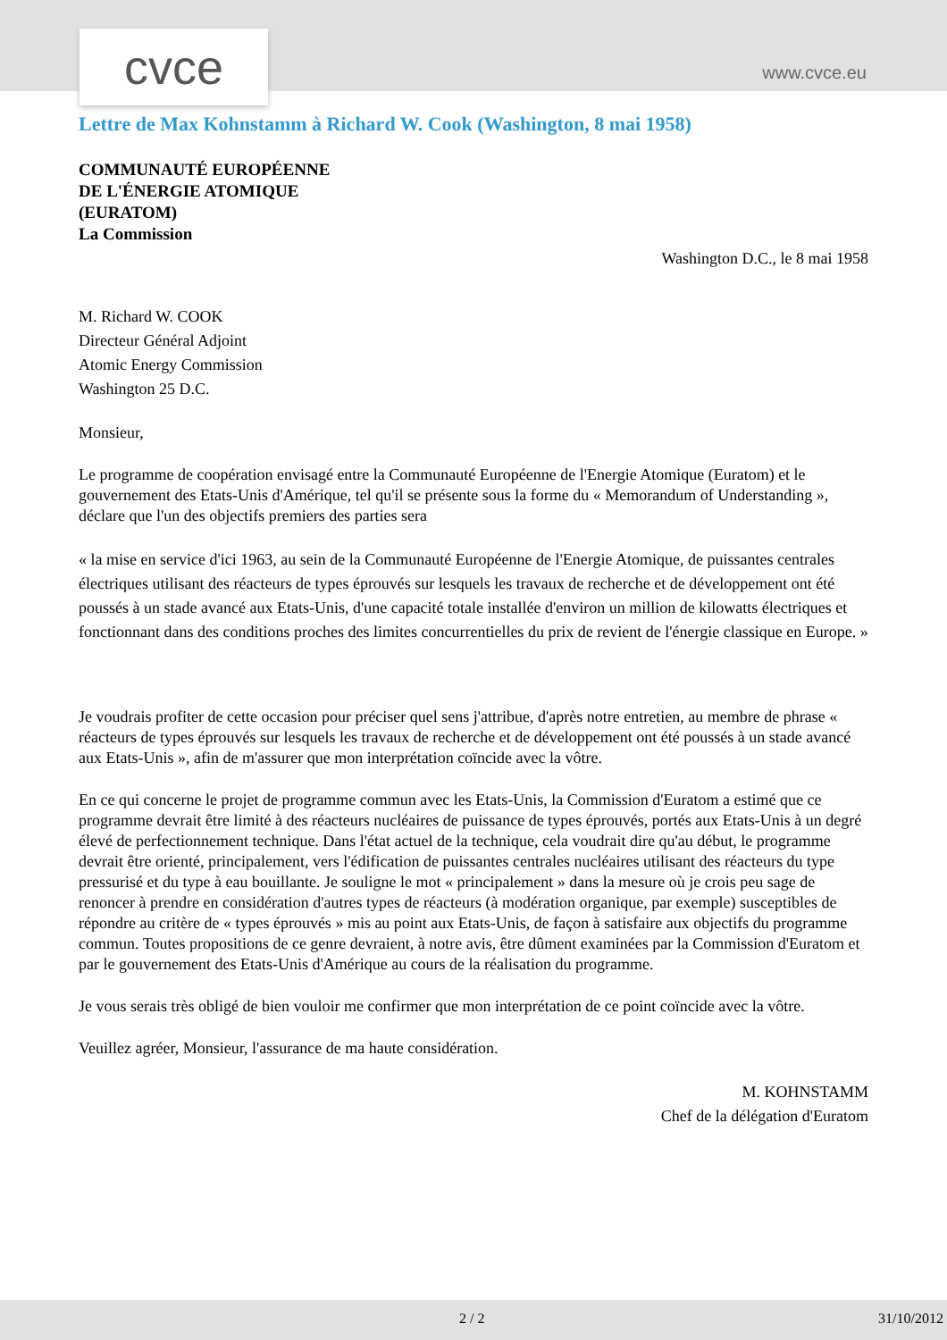cvce www.cvce.eu
Lettre de Max Kohnstamm à Richard W. Cook (Washington, 8 mai 1958)
COMMUNAUTÉ EUROPÉENNE
DE L'ÉNERGIE ATOMIQUE
(EURATOM)
La Commission
Washington D.C., le 8 mai 1958
M. Richard W. COOK
Directeur Général Adjoint
Atomic Energy Commission
Washington 25 D.C.
Monsieur,
Le programme de coopération envisagé entre la Communauté Européenne de l'Energie Atomique (Euratom) et le gouvernement des Etats-Unis d'Amérique, tel qu'il se présente sous la forme du « Memorandum of Understanding », déclare que l'un des objectifs premiers des parties sera
« la mise en service d'ici 1963, au sein de la Communauté Européenne de l'Energie Atomique, de puissantes centrales électriques utilisant des réacteurs de types éprouvés sur lesquels les travaux de recherche et de développement ont été poussés à un stade avancé aux Etats-Unis, d'une capacité totale installée d'environ un million de kilowatts électriques et fonctionnant dans des conditions proches des limites concurrentielles du prix de revient de l'énergie classique en Europe. »
Je voudrais profiter de cette occasion pour préciser quel sens j'attribue, d'après notre entretien, au membre de phrase « réacteurs de types éprouvés sur lesquels les travaux de recherche et de développement ont été poussés à un stade avancé aux Etats-Unis », afin de m'assurer que mon interprétation coïncide avec la vôtre.
En ce qui concerne le projet de programme commun avec les Etats-Unis, la Commission d'Euratom a estimé que ce programme devrait être limité à des réacteurs nucléaires de puissance de types éprouvés, portés aux Etats-Unis à un degré élevé de perfectionnement technique. Dans l'état actuel de la technique, cela voudrait dire qu'au début, le programme devrait être orienté, principalement, vers l'édification de puissantes centrales nucléaires utilisant des réacteurs du type pressurisé et du type à eau bouillante. Je souligne le mot « principalement » dans la mesure où je crois peu sage de renoncer à prendre en considération d'autres types de réacteurs (à modération organique, par exemple) susceptibles de répondre au critère de « types éprouvés » mis au point aux Etats-Unis, de façon à satisfaire aux objectifs du programme commun. Toutes propositions de ce genre devraient, à notre avis, être dûment examinées par la Commission d'Euratom et par le gouvernement des Etats-Unis d'Amérique au cours de la réalisation du programme.
Je vous serais très obligé de bien vouloir me confirmer que mon interprétation de ce point coïncide avec la vôtre.
Veuillez agréer, Monsieur, l'assurance de ma haute considération.
M. KOHNSTAMM
Chef de la délégation d'Euratom
2 / 2 31/10/2012